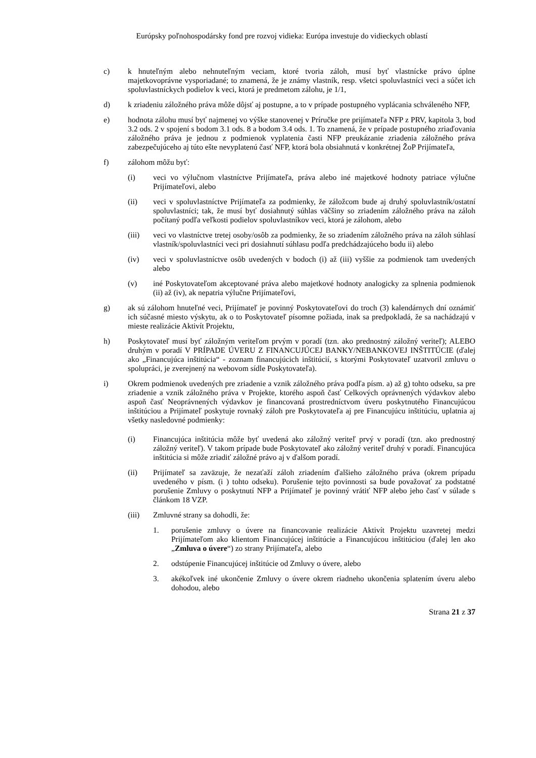Európsky poľnohospodársky fond pre rozvoj vidieka: Európa investuje do vidieckych oblastí
c) k hnuteľným alebo nehnuteľným veciam, ktoré tvoria záloh, musí byť vlastnícke právo úplne majetkovoprávne vysporiadané; to znamená, že je známy vlastník, resp. všetci spoluvlastníci veci a súčet ich spoluvlastníckych podielov k veci, ktorá je predmetom zálohu, je 1/1,
d) k zriadeniu záložného práva môže dôjsť aj postupne, a to v prípade postupného vyplácania schváleného NFP,
e) hodnota zálohu musí byť najmenej vo výške stanovenej v Príručke pre prijímateľa NFP z PRV, kapitola 3, bod 3.2 ods. 2 v spojení s bodom 3.1 ods. 8 a bodom 3.4 ods. 1. To znamená, že v prípade postupného zriaďovania záložného práva je jednou z podmienok vyplatenia časti NFP preukázanie zriadenia záložného práva zabezpečujúceho aj túto ešte nevyplatenú časť NFP, ktorá bola obsiahnutá v konkrétnej ŽoP Prijímateľa,
f) zálohom môžu byť:
(i) veci vo výlučnom vlastníctve Prijímateľa, práva alebo iné majetkové hodnoty patriace výlučne Prijímateľovi, alebo
(ii) veci v spoluvlastníctve Prijímateľa za podmienky, že záložcom bude aj druhý spoluvlastník/ostatní spoluvlastníci; tak, že musí byť dosiahnutý súhlas väčšiny so zriadením záložného práva na záloh počítaný podľa veľkosti podielov spoluvlastníkov veci, ktorá je zálohom, alebo
(iii) veci vo vlastníctve tretej osoby/osôb za podmienky, že so zriadením záložného práva na záloh súhlasí vlastník/spoluvlastníci veci pri dosiahnutí súhlasu podľa predchádzajúceho bodu ii) alebo
(iv) veci v spoluvlastníctve osôb uvedených v bodoch (i) až (iii) vyššie za podmienok tam uvedených alebo
(v) iné Poskytovateľom akceptované práva alebo majetkové hodnoty analogicky za splnenia podmienok (ii) až (iv), ak nepatria výlučne Prijímateľovi,
g) ak sú zálohom hnuteľné veci, Prijímateľ je povinný Poskytovateľovi do troch (3) kalendárnych dní oznámiť ich súčasné miesto výskytu, ak o to Poskytovateľ písomne požiada, inak sa predpokladá, že sa nachádzajú v mieste realizácie Aktivít Projektu,
h) Poskytovateľ musí byť záložným veriteľom prvým v poradí (tzn. ako prednostný záložný veriteľ); ALEBO druhým v poradí V PRÍPADE ÚVERU Z FINANCUJÚCEJ BANKY/NEBANKOVEJ INŠTITÚCIE (ďalej ako „Financujúca inštitúcia“ - zoznam financujúcich inštitúcií, s ktorými Poskytovateľ uzatvoril zmluvu o spolupráci, je zverejnený na webovom sídle Poskytovateľa).
i) Okrem podmienok uvedených pre zriadenie a vznik záložného práva podľa písm. a) až g) tohto odseku, sa pre zriadenie a vznik záložného práva v Projekte, ktorého aspoň časť Celkových oprávnených výdavkov alebo aspoň časť Neoprávnených výdavkov je financovaná prostredníctvom úveru poskytnutého Financujúcou inštitúciou a Prijímateľ poskytuje rovnaký záloh pre Poskytovateľa aj pre Financujúcu inštitúciu, uplatnia aj všetky nasledovné podmienky:
(i) Financujúca inštitúcia môže byť uvedená ako záložný veriteľ prvý v poradí (tzn. ako prednostný záložný veriteľ). V takom prípade bude Poskytovateľ ako záložný veriteľ druhý v poradí. Financujúca inštitúcia si môže zriadiť záložné právo aj v ďalšom poradí.
(ii) Prijímateľ sa zaväzuje, že nezaťaží záloh zriadením ďalšieho záložného práva (okrem prípadu uvedeného v písm. (i ) tohto odseku). Porušenie tejto povinnosti sa bude považovať za podstatné porušenie Zmluvy o poskytnutí NFP a Prijímateľ je povinný vrátiť NFP alebo jeho časť v súlade s článkom 18 VZP.
(iii) Zmluvné strany sa dohodli, že:
1. porušenie zmluvy o úvere na financovanie realizácie Aktivít Projektu uzavretej medzi Prijímateľom ako klientom Financujúcej inštitúcie a Financujúcou inštitúciou (ďalej len ako „Zmluva o úvere“) zo strany Prijímateľa, alebo
2. odstúpenie Financujúcej inštitúcie od Zmluvy o úvere, alebo
3. akékoľvek iné ukončenie Zmluvy o úvere okrem riadneho ukončenia splatením úveru alebo dohodou, alebo
Strana 21 z 37